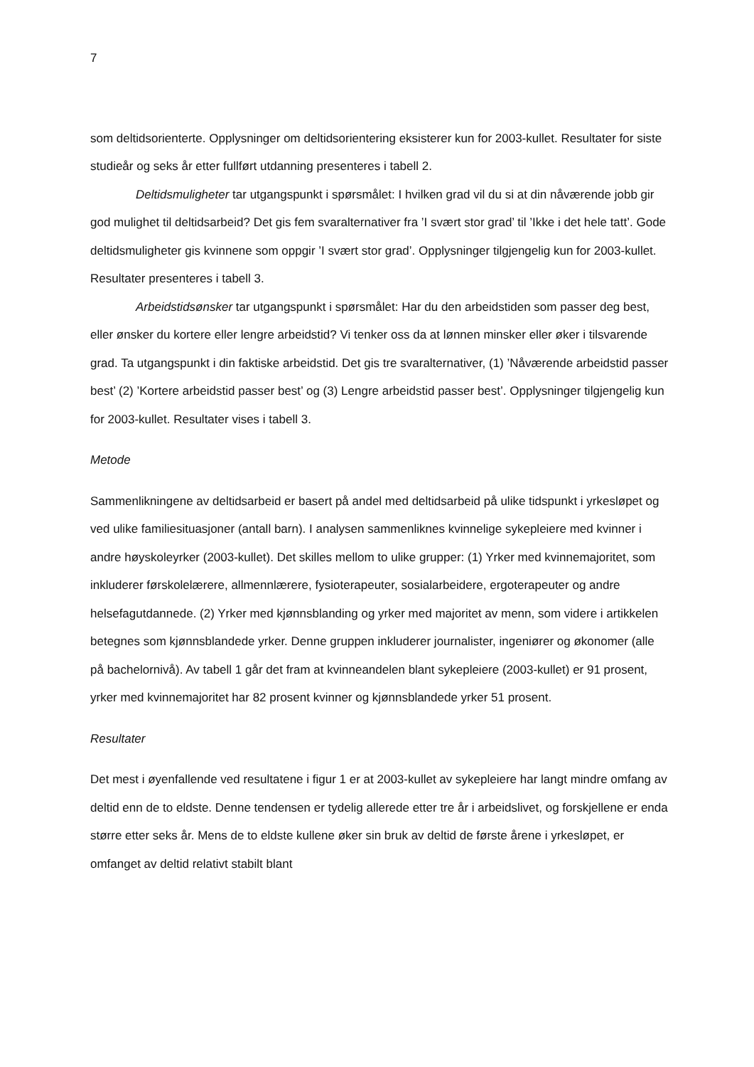7
som deltidsorienterte. Opplysninger om deltidsorientering eksisterer kun for 2003-kullet. Resultater for siste studieår og seks år etter fullført utdanning presenteres i tabell 2.
Deltidsmuligheter tar utgangspunkt i spørsmålet: I hvilken grad vil du si at din nåværende jobb gir god mulighet til deltidsarbeid? Det gis fem svaralternativer fra ’I svært stor grad’ til ’Ikke i det hele tatt’. Gode deltidsmuligheter gis kvinnene som oppgir ’I svært stor grad’. Opplysninger tilgjengelig kun for 2003-kullet. Resultater presenteres i tabell 3.
Arbeidstidsønsker tar utgangspunkt i spørsmålet: Har du den arbeidstiden som passer deg best, eller ønsker du kortere eller lengre arbeidstid? Vi tenker oss da at lønnen minsker eller øker i tilsvarende grad. Ta utgangspunkt i din faktiske arbeidstid. Det gis tre svaralternativer, (1) ’Nåværende arbeidstid passer best’ (2) ’Kortere arbeidstid passer best’ og (3) Lengre arbeidstid passer best’. Opplysninger tilgjengelig kun for 2003-kullet. Resultater vises i tabell 3.
Metode
Sammenlikningene av deltidsarbeid er basert på andel med deltidsarbeid på ulike tidspunkt i yrkesløpet og ved ulike familiesituasjoner (antall barn). I analysen sammenliknes kvinnelige sykepleiere med kvinner i andre høyskoleyrker (2003-kullet). Det skilles mellom to ulike grupper: (1) Yrker med kvinnemajoritet, som inkluderer førskolelærere, allmennlærere, fysioterapeuter, sosialarbeidere, ergoterapeuter og andre helsefagutdannede. (2) Yrker med kjønnsblanding og yrker med majoritet av menn, som videre i artikkelen betegnes som kjønnsblandede yrker. Denne gruppen inkluderer journalister, ingeniører og økonomer (alle på bachelornivå). Av tabell 1 går det fram at kvinneandelen blant sykepleiere (2003-kullet) er 91 prosent, yrker med kvinnemajoritet har 82 prosent kvinner og kjønnsblandede yrker 51 prosent.
Resultater
Det mest i øyenfallende ved resultatene i figur 1 er at 2003-kullet av sykepleiere har langt mindre omfang av deltid enn de to eldste. Denne tendensen er tydelig allerede etter tre år i arbeidslivet, og forskjellene er enda større etter seks år. Mens de to eldste kullene øker sin bruk av deltid de første årene i yrkesløpet, er omfanget av deltid relativt stabilt blant